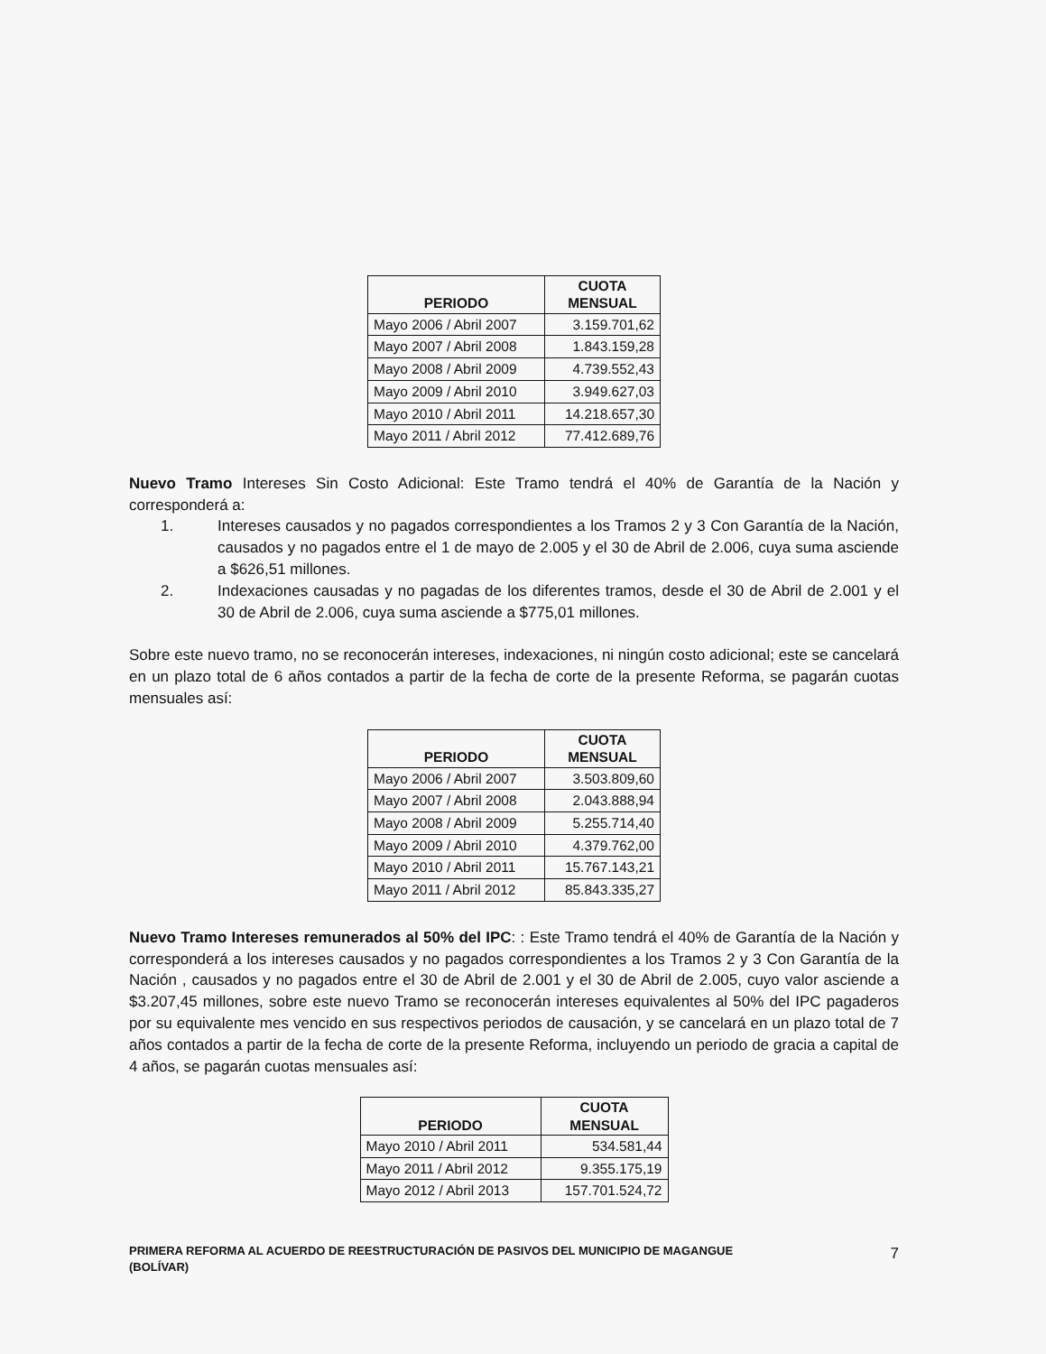| PERIODO | CUOTA MENSUAL |
| --- | --- |
| Mayo 2006 / Abril 2007 | 3.159.701,62 |
| Mayo 2007 / Abril 2008 | 1.843.159,28 |
| Mayo 2008 / Abril 2009 | 4.739.552,43 |
| Mayo 2009 / Abril 2010 | 3.949.627,03 |
| Mayo 2010 / Abril 2011 | 14.218.657,30 |
| Mayo 2011 / Abril 2012 | 77.412.689,76 |
Nuevo Tramo Intereses Sin Costo Adicional: Este Tramo tendrá el 40% de Garantía de la Nación y corresponderá a:
1. Intereses causados y no pagados correspondientes a los Tramos 2 y 3 Con Garantía de la Nación, causados y no pagados entre el 1 de mayo de 2.005 y el 30 de Abril de 2.006, cuya suma asciende a $626,51 millones.
2. Indexaciones causadas y no pagadas de los diferentes tramos, desde el 30 de Abril de 2.001 y el 30 de Abril de 2.006, cuya suma asciende a $775,01 millones.
Sobre este nuevo tramo, no se reconocerán intereses, indexaciones, ni ningún costo adicional; este se cancelará en un plazo total de 6 años contados a partir de la fecha de corte de la presente Reforma, se pagarán cuotas mensuales así:
| PERIODO | CUOTA MENSUAL |
| --- | --- |
| Mayo 2006 / Abril 2007 | 3.503.809,60 |
| Mayo 2007 / Abril 2008 | 2.043.888,94 |
| Mayo 2008 / Abril 2009 | 5.255.714,40 |
| Mayo 2009 / Abril 2010 | 4.379.762,00 |
| Mayo 2010 / Abril 2011 | 15.767.143,21 |
| Mayo 2011 / Abril 2012 | 85.843.335,27 |
Nuevo Tramo Intereses remunerados al 50% del IPC: : Este Tramo tendrá el 40% de Garantía de la Nación y corresponderá a los intereses causados y no pagados correspondientes a los Tramos 2 y 3 Con Garantía de la Nación , causados y no pagados entre el 30 de Abril de 2.001 y el 30 de Abril de 2.005, cuyo valor asciende a $3.207,45 millones, sobre este nuevo Tramo se reconocerán intereses equivalentes al 50% del IPC pagaderos por su equivalente mes vencido en sus respectivos periodos de causación, y se cancelará en un plazo total de 7 años contados a partir de la fecha de corte de la presente Reforma, incluyendo un periodo de gracia a capital de 4 años, se pagarán cuotas mensuales así:
| PERIODO | CUOTA MENSUAL |
| --- | --- |
| Mayo 2010 / Abril 2011 | 534.581,44 |
| Mayo 2011 / Abril 2012 | 9.355.175,19 |
| Mayo 2012 / Abril 2013 | 157.701.524,72 |
PRIMERA REFORMA AL ACUERDO DE REESTRUCTURACIÓN DE PASIVOS DEL MUNICIPIO DE MAGANGUE
(BOLÍVAR)
7